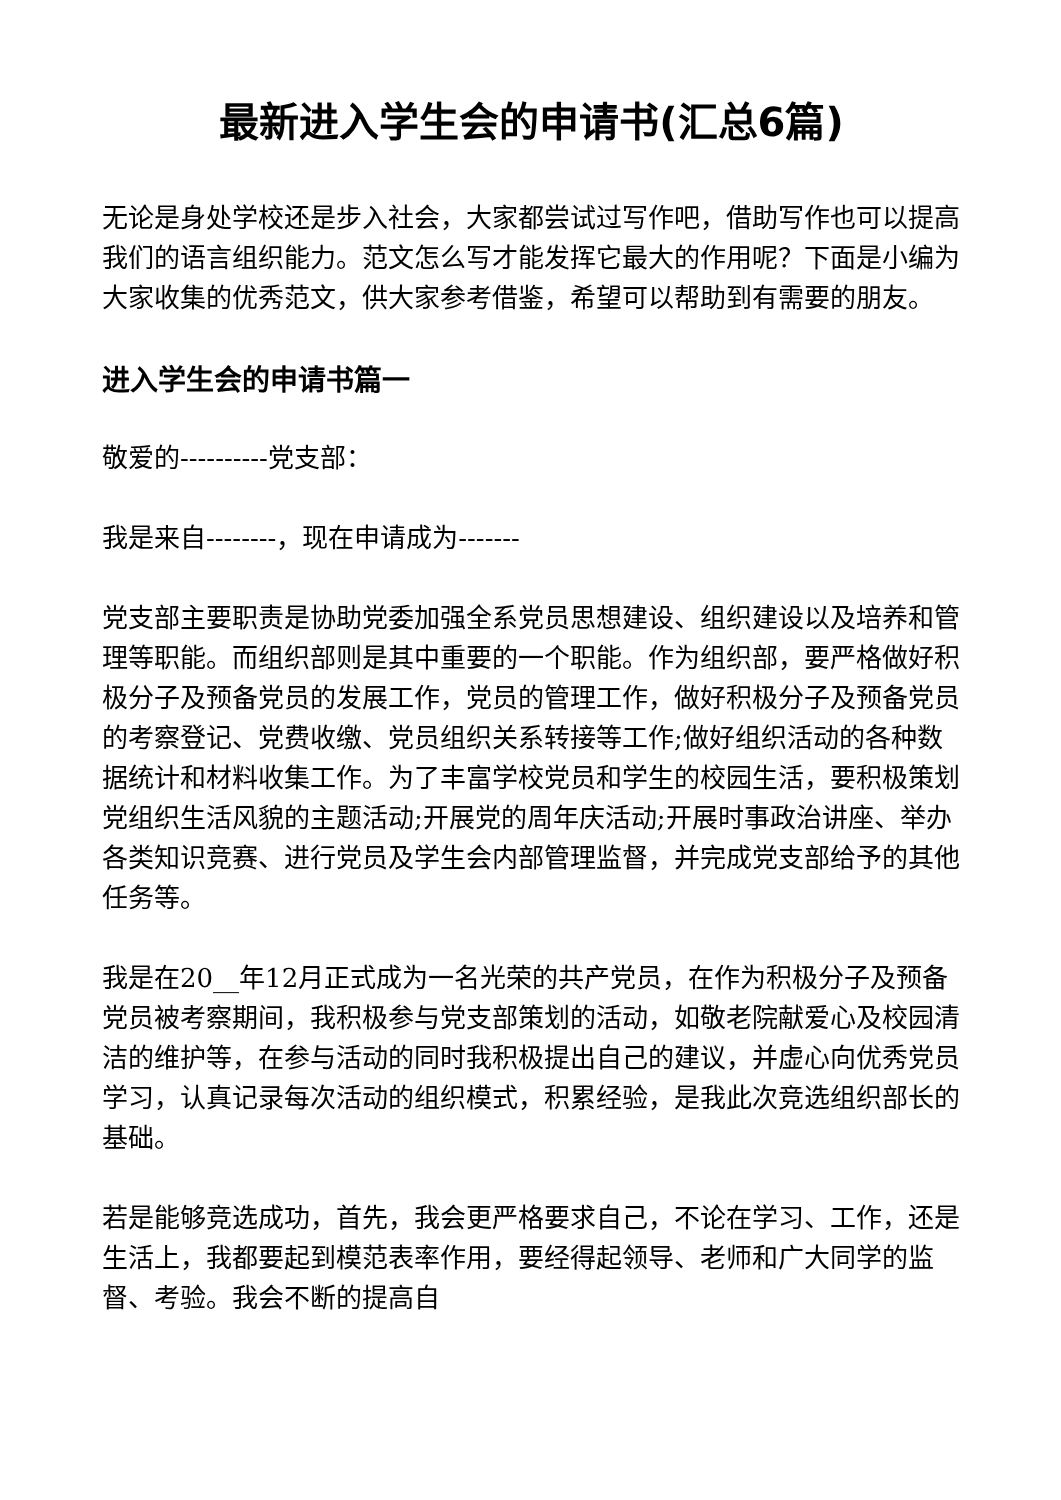最新进入学生会的申请书(汇总6篇)
无论是身处学校还是步入社会，大家都尝试过写作吧，借助写作也可以提高我们的语言组织能力。范文怎么写才能发挥它最大的作用呢？下面是小编为大家收集的优秀范文，供大家参考借鉴，希望可以帮助到有需要的朋友。
进入学生会的申请书篇一
敬爱的----------党支部：
我是来自--------，现在申请成为-------
党支部主要职责是协助党委加强全系党员思想建设、组织建设以及培养和管理等职能。而组织部则是其中重要的一个职能。作为组织部，要严格做好积极分子及预备党员的发展工作，党员的管理工作，做好积极分子及预备党员的考察登记、党费收缴、党员组织关系转接等工作;做好组织活动的各种数据统计和材料收集工作。为了丰富学校党员和学生的校园生活，要积极策划党组织生活风貌的主题活动;开展党的周年庆活动;开展时事政治讲座、举办各类知识竞赛、进行党员及学生会内部管理监督，并完成党支部给予的其他任务等。
我是在20__年12月正式成为一名光荣的共产党员，在作为积极分子及预备党员被考察期间，我积极参与党支部策划的活动，如敬老院献爱心及校园清洁的维护等，在参与活动的同时我积极提出自己的建议，并虚心向优秀党员学习，认真记录每次活动的组织模式，积累经验，是我此次竞选组织部长的基础。
若是能够竞选成功，首先，我会更严格要求自己，不论在学习、工作，还是生活上，我都要起到模范表率作用，要经得起领导、老师和广大同学的监督、考验。我会不断的提高自